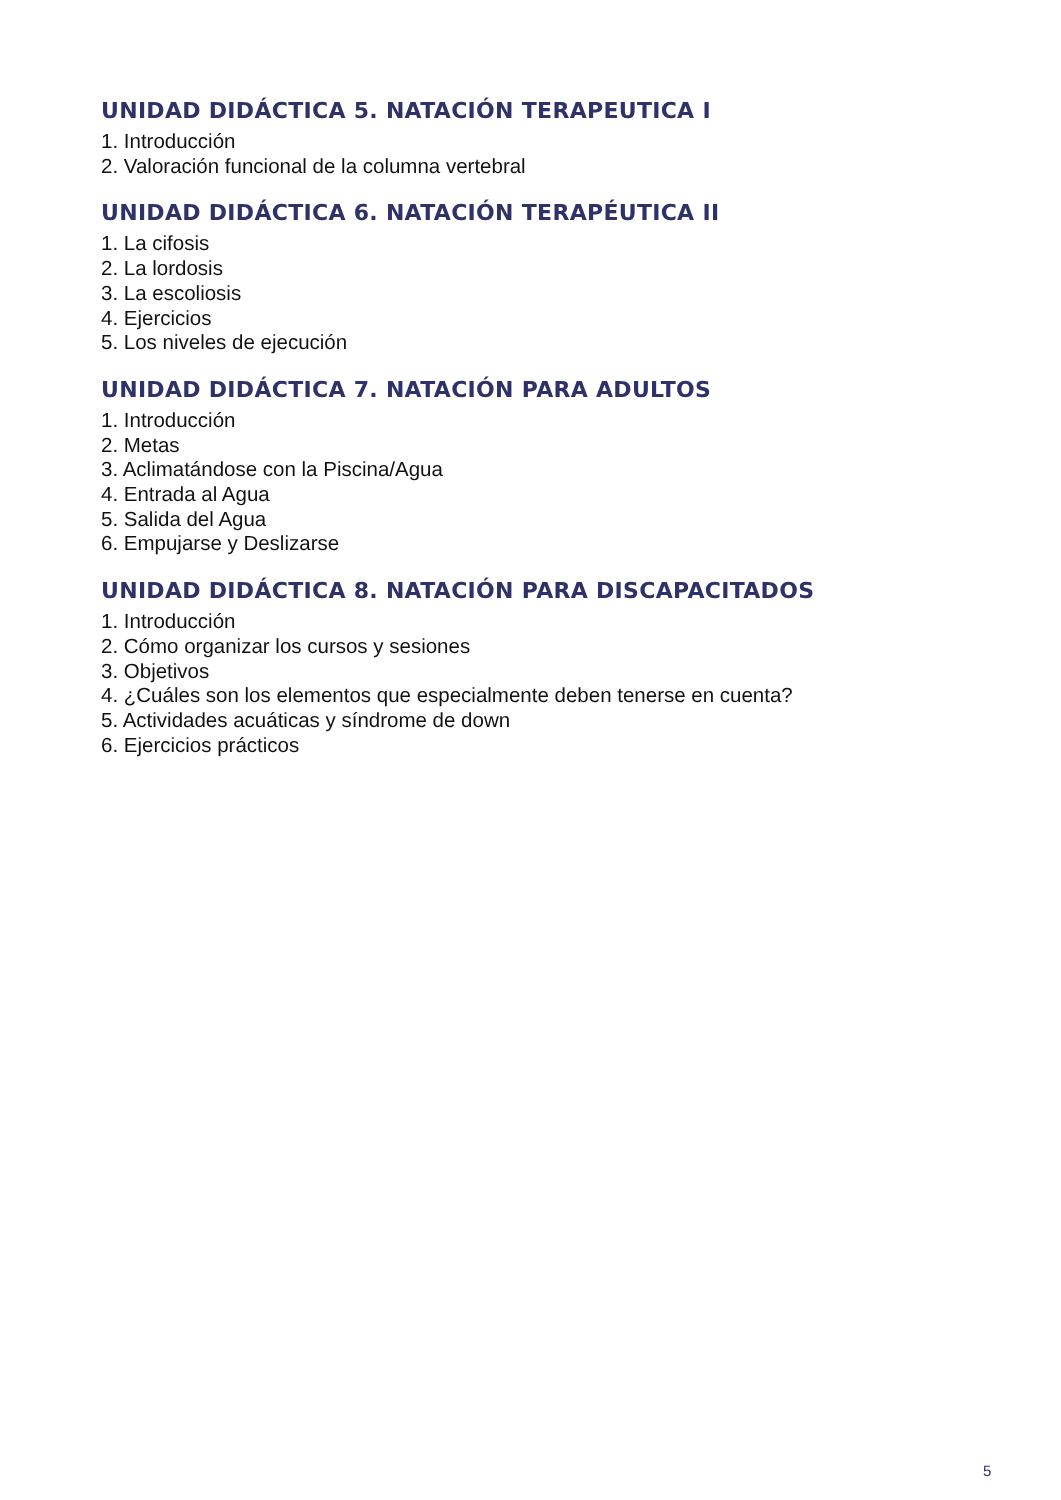UNIDAD DIDÁCTICA 5. NATACIÓN TERAPEUTICA I
1. Introducción
2. Valoración funcional de la columna vertebral
UNIDAD DIDÁCTICA 6. NATACIÓN TERAPÉUTICA II
1. La cifosis
2. La lordosis
3. La escoliosis
4. Ejercicios
5. Los niveles de ejecución
UNIDAD DIDÁCTICA 7. NATACIÓN PARA ADULTOS
1. Introducción
2. Metas
3. Aclimatándose con la Piscina/Agua
4. Entrada al Agua
5. Salida del Agua
6. Empujarse y Deslizarse
UNIDAD DIDÁCTICA 8. NATACIÓN PARA DISCAPACITADOS
1. Introducción
2. Cómo organizar los cursos y sesiones
3. Objetivos
4. ¿Cuáles son los elementos que especialmente deben tenerse en cuenta?
5. Actividades acuáticas y síndrome de down
6. Ejercicios prácticos
5